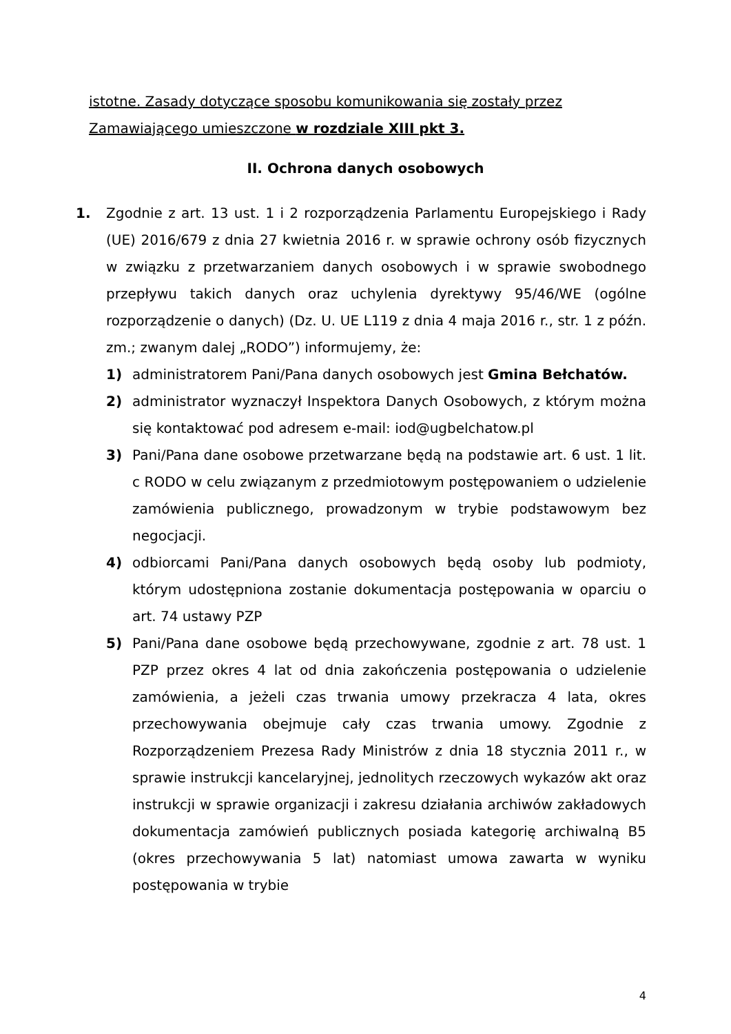istotne. Zasady dotyczące sposobu komunikowania się zostały przez Zamawiającego umieszczone w rozdziale XIII pkt 3.
II. Ochrona danych osobowych
1. Zgodnie z art. 13 ust. 1 i 2 rozporządzenia Parlamentu Europejskiego i Rady (UE) 2016/679 z dnia 27 kwietnia 2016 r. w sprawie ochrony osób fizycznych w związku z przetwarzaniem danych osobowych i w sprawie swobodnego przepływu takich danych oraz uchylenia dyrektywy 95/46/WE (ogólne rozporządzenie o danych) (Dz. U. UE L119 z dnia 4 maja 2016 r., str. 1 z późn. zm.; zwanym dalej „RODO”) informujemy, że:
1) administratorem Pani/Pana danych osobowych jest Gmina Bełchatów.
2) administrator wyznaczył Inspektora Danych Osobowych, z którym można się kontaktować pod adresem e-mail: iod@ugbelchatow.pl
3) Pani/Pana dane osobowe przetwarzane będą na podstawie art. 6 ust. 1 lit. c RODO w celu związanym z przedmiotowym postępowaniem o udzielenie zamówienia publicznego, prowadzonym w trybie podstawowym bez negocjacji.
4) odbiorcami Pani/Pana danych osobowych będą osoby lub podmioty, którym udostępniona zostanie dokumentacja postępowania w oparciu o art. 74 ustawy PZP
5) Pani/Pana dane osobowe będą przechowywane, zgodnie z art. 78 ust. 1 PZP przez okres 4 lat od dnia zakończenia postępowania o udzielenie zamówienia, a jeżeli czas trwania umowy przekracza 4 lata, okres przechowywania obejmuje cały czas trwania umowy. Zgodnie z Rozporządzeniem Prezesa Rady Ministrów z dnia 18 stycznia 2011 r., w sprawie instrukcji kancelaryjnej, jednolitych rzeczowych wykazów akt oraz instrukcji w sprawie organizacji i zakresu działania archiwów zakładowych dokumentacja zamówień publicznych posiada kategorię archiwalną B5 (okres przechowywania 5 lat) natomiast umowa zawarta w wyniku postępowania w trybie
4